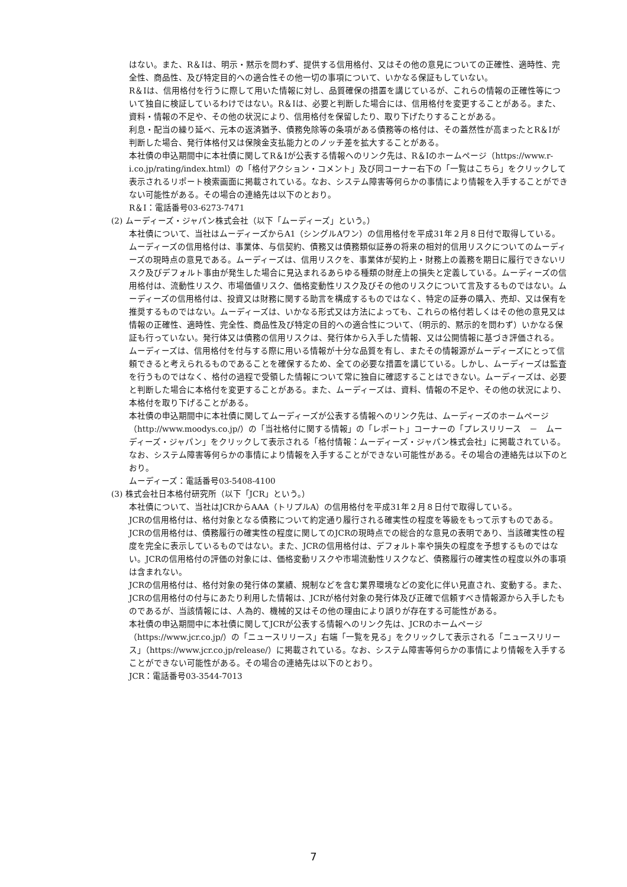はない。また、R＆Iは、明示・黙示を問わず、提供する信用格付、又はその他の意見についての正確性、適時性、完全性、商品性、及び特定目的への適合性その他一切の事項について、いかなる保証もしていない。
R＆Iは、信用格付を行うに際して用いた情報に対し、品質確保の措置を講じているが、これらの情報の正確性等について独自に検証しているわけではない。R＆Iは、必要と判断した場合には、信用格付を変更することがある。また、資料・情報の不足や、その他の状況により、信用格付を保留したり、取り下げたりすることがある。
利息・配当の繰り延べ、元本の返済猶予、債務免除等の条項がある債務等の格付は、その蓋然性が高まったとR＆Iが判断した場合、発行体格付又は保険金支払能力とのノッチ差を拡大することがある。
本社債の申込期間中に本社債に関してR＆Iが公表する情報へのリンク先は、R＆Iのホームページ（https://www.r-i.co.jp/rating/index.html）の「格付アクション・コメント」及び同コーナー右下の「一覧はこちら」をクリックして表示されるリポート検索画面に掲載されている。なお、システム障害等何らかの事情により情報を入手することができない可能性がある。その場合の連絡先は以下のとおり。
R＆I：電話番号03-6273-7471
(2) ムーディーズ・ジャパン株式会社（以下「ムーディーズ」という。）
本社債について、当社はムーディーズからA1（シングルAワン）の信用格付を平成31年２月８日付で取得している。
ムーディーズの信用格付は、事業体、与信契約、債務又は債務類似証券の将来の相対的信用リスクについてのムーディーズの現時点の意見である。ムーディーズは、信用リスクを、事業体が契約上・財務上の義務を期日に履行できないリスク及びデフォルト事由が発生した場合に見込まれるあらゆる種類の財産上の損失と定義している。ムーディーズの信用格付は、流動性リスク、市場価値リスク、価格変動性リスク及びその他のリスクについて言及するものではない。ムーディーズの信用格付は、投資又は財務に関する助言を構成するものではなく、特定の証券の購入、売却、又は保有を推奨するものではない。ムーディーズは、いかなる形式又は方法によっても、これらの格付若しくはその他の意見又は情報の正確性、適時性、完全性、商品性及び特定の目的への適合性について、（明示的、黙示的を問わず）いかなる保証も行っていない。発行体又は債務の信用リスクは、発行体から入手した情報、又は公開情報に基づき評価される。
ムーディーズは、信用格付を付与する際に用いる情報が十分な品質を有し、またその情報源がムーディーズにとって信頼できると考えられるものであることを確保するため、全ての必要な措置を講じている。しかし、ムーディーズは監査を行うものではなく、格付の過程で受領した情報について常に独自に確認することはできない。ムーディーズは、必要と判断した場合に本格付を変更することがある。また、ムーディーズは、資料、情報の不足や、その他の状況により、本格付を取り下げることがある。
本社債の申込期間中に本社債に関してムーディーズが公表する情報へのリンク先は、ムーディーズのホームページ（http://www.moodys.co.jp/）の「当社格付に関する情報」の「レポート」コーナーの「プレスリリース　－　ムーディーズ・ジャパン」をクリックして表示される「格付情報：ムーディーズ・ジャパン株式会社」に掲載されている。なお、システム障害等何らかの事情により情報を入手することができない可能性がある。その場合の連絡先は以下のとおり。
ムーディーズ：電話番号03-5408-4100
(3) 株式会社日本格付研究所（以下「JCR」という。）
本社債について、当社はJCRからAAA（トリプルA）の信用格付を平成31年２月８日付で取得している。
JCRの信用格付は、格付対象となる債務について約定通り履行される確実性の程度を等級をもって示すものである。
JCRの信用格付は、債務履行の確実性の程度に関してのJCRの現時点での総合的な意見の表明であり、当該確実性の程度を完全に表示しているものではない。また、JCRの信用格付は、デフォルト率や損失の程度を予想するものではない。JCRの信用格付の評価の対象には、価格変動リスクや市場流動性リスクなど、債務履行の確実性の程度以外の事項は含まれない。
JCRの信用格付は、格付対象の発行体の業績、規制などを含む業界環境などの変化に伴い見直され、変動する。また、JCRの信用格付の付与にあたり利用した情報は、JCRが格付対象の発行体及び正確で信頼すべき情報源から入手したものであるが、当該情報には、人為的、機械的又はその他の理由により誤りが存在する可能性がある。
本社債の申込期間中に本社債に関してJCRが公表する情報へのリンク先は、JCRのホームページ（https://www.jcr.co.jp/）の「ニュースリリース」右端「一覧を見る」をクリックして表示される「ニュースリリース」（https://www.jcr.co.jp/release/）に掲載されている。なお、システム障害等何らかの事情により情報を入手することができない可能性がある。その場合の連絡先は以下のとおり。
JCR：電話番号03-3544-7013
7